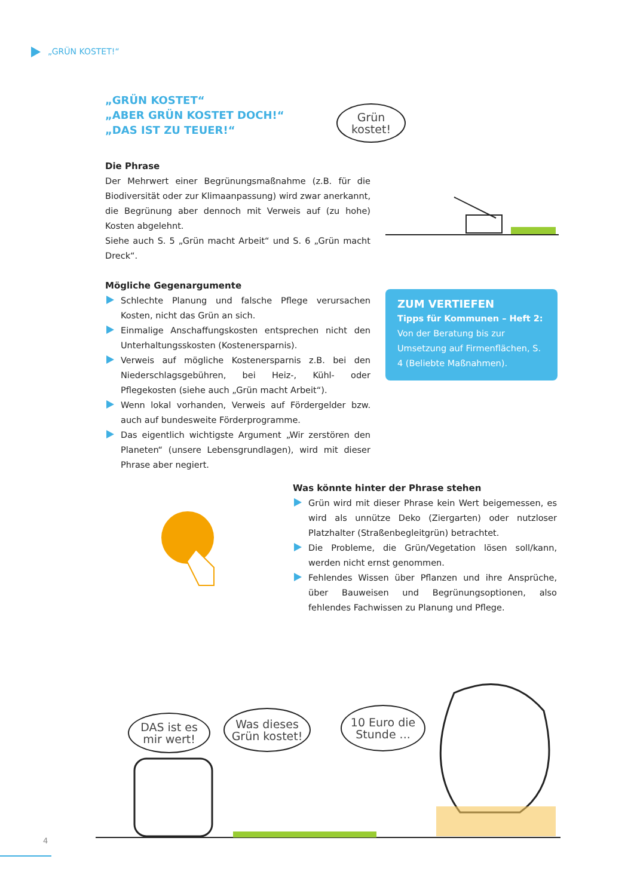„GRÜN KOSTET!“
„GRÜN KOSTET“
„ABER GRÜN KOSTET DOCH!“
„DAS IST ZU TEUER!“
Die Phrase
Der Mehrwert einer Begrünungsmaßnahme (z.B. für die Biodiversität oder zur Klimaanpassung) wird zwar anerkannt, die Begrünung aber dennoch mit Verweis auf (zu hohe) Kosten abgelehnt.
Siehe auch S. 5 „Grün macht Arbeit“ und S. 6 „Grün macht Dreck“.
Mögliche Gegenargumente
Schlechte Planung und falsche Pflege verursachen Kosten, nicht das Grün an sich.
Einmalige Anschaffungskosten entsprechen nicht den Unterhaltungsskosten (Kostenersparnis).
Verweis auf mögliche Kostenersparnis z.B. bei den Niederschlagsgebühren, bei Heiz-, Kühl- oder Pflegekosten (siehe auch „Grün macht Arbeit“).
Wenn lokal vorhanden, Verweis auf Fördergelder bzw. auch auf bundesweite Förderprogramme.
Das eigentlich wichtigste Argument „Wir zerstören den Planeten“ (unsere Lebensgrundlagen), wird mit dieser Phrase aber negiert.
Grün
kostet!
ZUM VERTIEFEN
Tipps für Kommunen – Heft 2: Von der Beratung bis zur Umsetzung auf Firmenflächen, S. 4 (Beliebte Maßnahmen).
Was könnte hinter der Phrase stehen
Grün wird mit dieser Phrase kein Wert beigemessen, es wird als unnütze Deko (Ziergarten) oder nutzloser Platzhalter (Straßenbegleitgrün) betrachtet.
Die Probleme, die Grün/Vegetation lösen soll/kann, werden nicht ernst genommen.
Fehlendes Wissen über Pflanzen und ihre Ansprüche, über Bauweisen und Begrünungsoptionen, also fehlendes Fachwissen zu Planung und Pflege.
DAS ist es
mir wert!
Was dieses
Grün kostet!
10 Euro die
Stunde ...
4